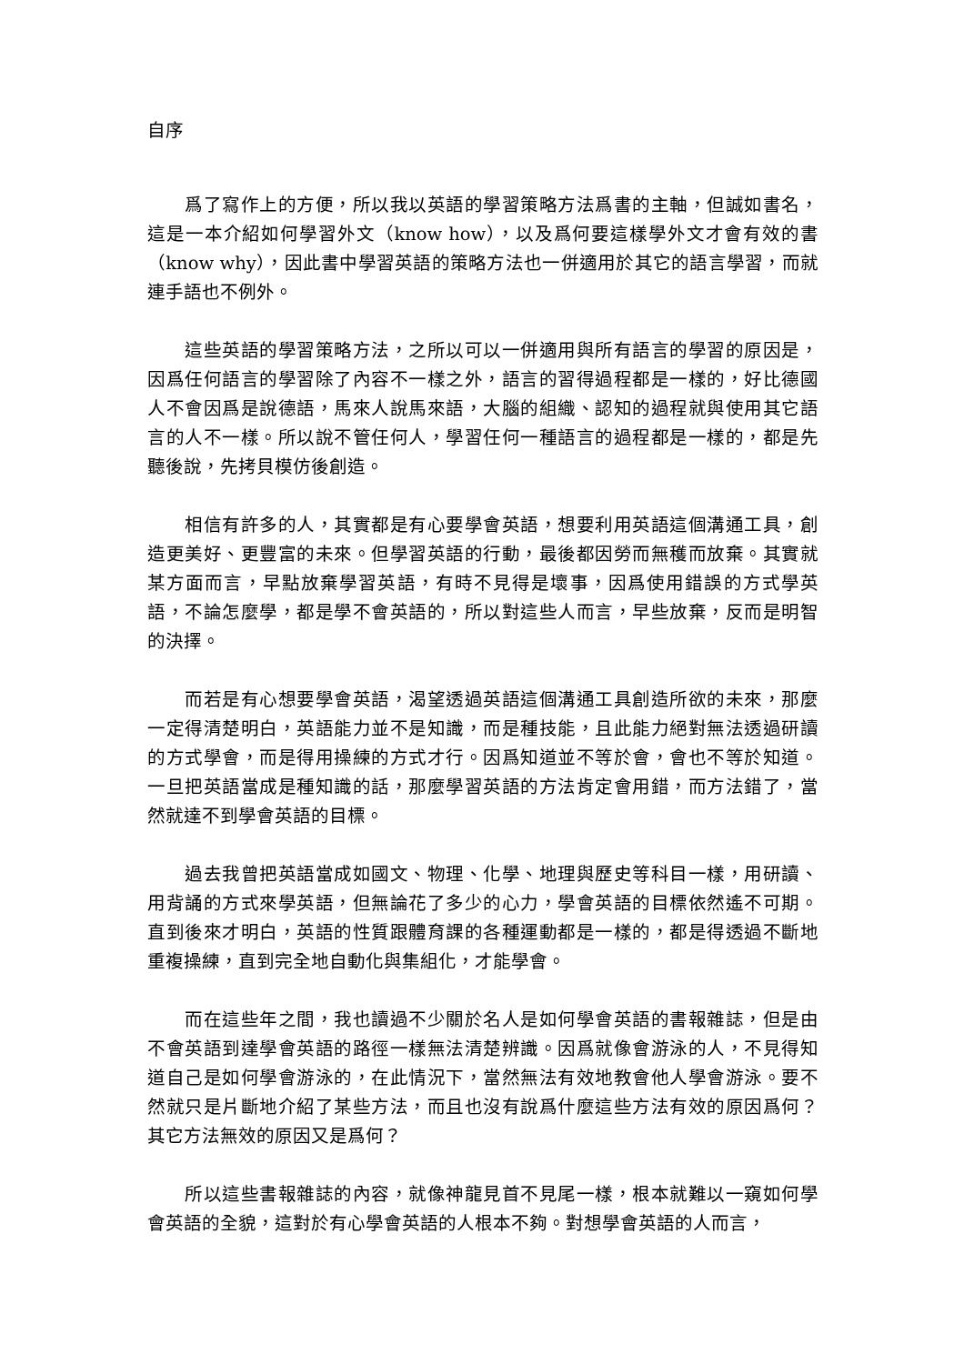自序
爲了寫作上的方便，所以我以英語的學習策略方法爲書的主軸，但誠如書名，這是一本介紹如何學習外文（know how），以及爲何要這樣學外文才會有效的書（know why），因此書中學習英語的策略方法也一併適用於其它的語言學習，而就連手語也不例外。
這些英語的學習策略方法，之所以可以一併適用與所有語言的學習的原因是，因爲任何語言的學習除了內容不一樣之外，語言的習得過程都是一樣的，好比德國人不會因爲是說德語，馬來人說馬來語，大腦的組織、認知的過程就與使用其它語言的人不一樣。所以說不管任何人，學習任何一種語言的過程都是一樣的，都是先聽後說，先拷貝模仿後創造。
相信有許多的人，其實都是有心要學會英語，想要利用英語這個溝通工具，創造更美好、更豐富的未來。但學習英語的行動，最後都因勞而無穫而放棄。其實就某方面而言，早點放棄學習英語，有時不見得是壞事，因爲使用錯誤的方式學英語，不論怎麼學，都是學不會英語的，所以對這些人而言，早些放棄，反而是明智的決擇。
而若是有心想要學會英語，渴望透過英語這個溝通工具創造所欲的未來，那麼一定得清楚明白，英語能力並不是知識，而是種技能，且此能力絕對無法透過研讀的方式學會，而是得用操練的方式才行。因爲知道並不等於會，會也不等於知道。一旦把英語當成是種知識的話，那麼學習英語的方法肯定會用錯，而方法錯了，當然就達不到學會英語的目標。
過去我曾把英語當成如國文、物理、化學、地理與歷史等科目一樣，用研讀、用背誦的方式來學英語，但無論花了多少的心力，學會英語的目標依然遙不可期。直到後來才明白，英語的性質跟體育課的各種運動都是一樣的，都是得透過不斷地重複操練，直到完全地自動化與集組化，才能學會。
而在這些年之間，我也讀過不少關於名人是如何學會英語的書報雜誌，但是由不會英語到達學會英語的路徑一樣無法清楚辨識。因爲就像會游泳的人，不見得知道自己是如何學會游泳的，在此情況下，當然無法有效地教會他人學會游泳。要不然就只是片斷地介紹了某些方法，而且也沒有說爲什麼這些方法有效的原因爲何？其它方法無效的原因又是爲何？
所以這些書報雜誌的內容，就像神龍見首不見尾一樣，根本就難以一窺如何學會英語的全貌，這對於有心學會英語的人根本不夠。對想學會英語的人而言，